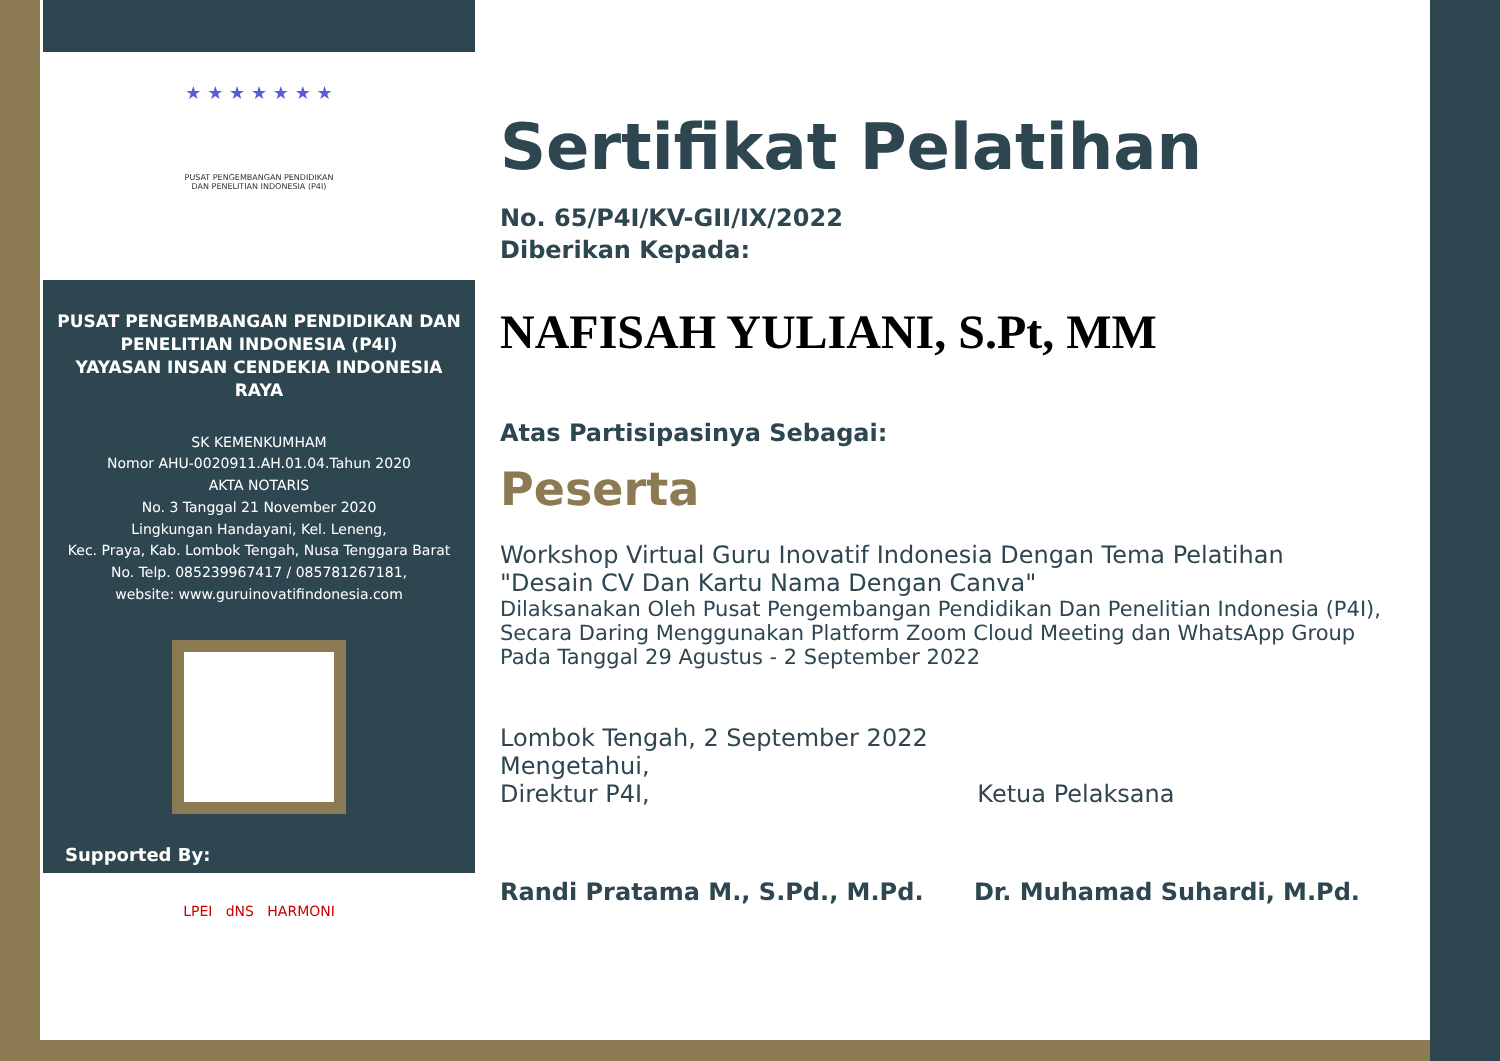★ ★ ★ ★ ★ ★ ★
PUSAT PENGEMBANGAN PENDIDIKAN
DAN PENELITIAN INDONESIA (P4I)
PUSAT PENGEMBANGAN PENDIDIKAN DAN PENELITIAN INDONESIA (P4I)
YAYASAN INSAN CENDEKIA INDONESIA RAYA
SK KEMENKUMHAM
Nomor AHU-0020911.AH.01.04.Tahun 2020
AKTA NOTARIS
No. 3 Tanggal 21 November 2020
Lingkungan Handayani, Kel. Leneng,
Kec. Praya, Kab. Lombok Tengah, Nusa Tenggara Barat
No. Telp. 085239967417 / 085781267181,
website: www.guruinovatifindonesia.com
Supported By:
LPEI dNS HARMONI
Sertifikat Pelatihan
No. 65/P4I/KV-GII/IX/2022
Diberikan Kepada:
NAFISAH YULIANI, S.Pt, MM
Atas Partisipasinya Sebagai:
Peserta
Workshop Virtual Guru Inovatif Indonesia Dengan Tema Pelatihan
"Desain CV Dan Kartu Nama Dengan Canva"
Dilaksanakan Oleh Pusat Pengembangan Pendidikan Dan Penelitian Indonesia (P4I),
Secara Daring Menggunakan Platform Zoom Cloud Meeting dan WhatsApp Group
Pada Tanggal 29 Agustus - 2 September 2022
Lombok Tengah, 2 September 2022
Mengetahui,
Direktur P4I, Ketua Pelaksana
Randi Pratama M., S.Pd., M.Pd. Dr. Muhamad Suhardi, M.Pd.